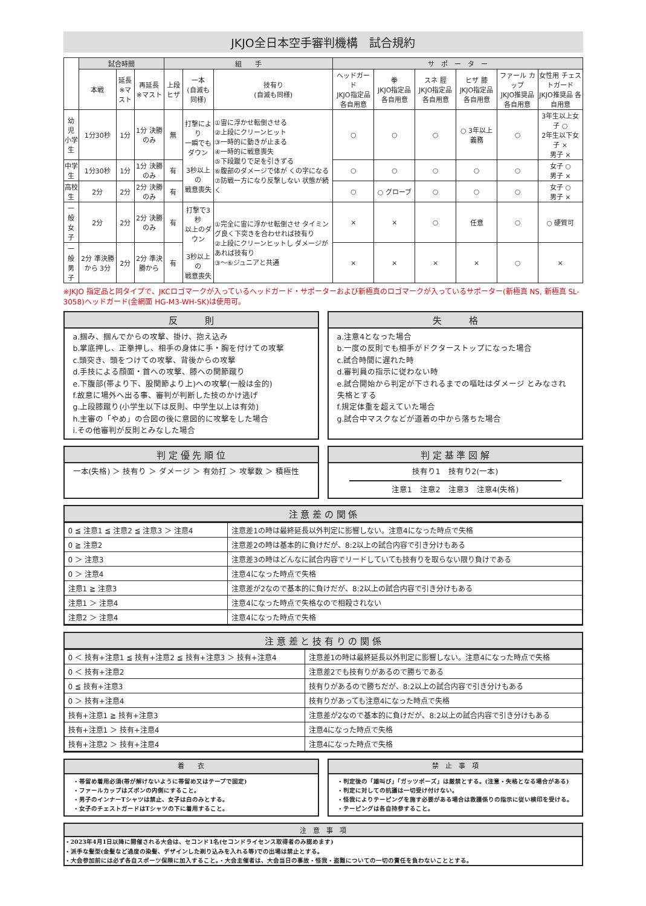JKJO全日本空手審判機構　試合規約
| | 試合時間 | | | 組 手 | | | サ ポ ー タ ー | | | | | |
| --- | --- | --- | --- | --- | --- | --- | --- | --- | --- | --- | --- | --- |
| | 本戦 | 延長 ※マスト | 再延長 ※マスト | 上段ヒザ | 一本 (自滅も同様) | 技有り (自滅も同様) | ヘッドガード JKJO指定品 各自用意 | 拳 JKJO指定品 各自用意 | スネ 脛 JKJO指定品 各自用意 | ヒザ 膝 JKJO指定品 各自用意 | ファール カップ JKJO推奨品 各自用意 | 女性用 チェストガード JKJO推奨品 各自用意 |
| 幼 児 小学生 | 1分30秒 | 1分 | 1分 決勝のみ | 無 | 打撃により 一瞬でもダウン 3秒以上の 戦意喪失 | ①宙に浮かせ転倒させる ②上段にクリーンヒット ③一時的に動きが止まる ④一時的に戦意喪失 ⑤下段蹴りで足を引きずる ⑥腹部のダメージで体が くの字になる ⑦防戦一方になり反撃しない 状態が続く | ○ | ○ | ○ | ○ 3年以上 義務 | ○ | 3年生以上女子 ○ 2年生以下女子 × 男子 × |
| 中学生 | 1分30秒 | 1分 | 1分 決勝のみ | 有 | | | ○ | ○ | ○ | ○ | ○ | 女子 ○ 男子 × |
| 高校生 | 2分 | 2分 | 2分 決勝のみ | 有 | | | ○ | ○ グローブ | ○ | ○ | ○ | 女子 ○ 男子 × |
| 一 般 女 子 | 2分 | 2分 | 2分 決勝のみ | 有 | 打撃で3秒 以上のダウン 3秒以上の 戦意喪失 | ①完全に宙に浮かせ転倒させ タイミング良く下突きを合わせれば技有り ②上段にクリーンヒットし ダメージがあれば技有り ③～⑥ジュニアと共通 | × | × | ○ | 任意 | ○ | ○ 硬質可 |
| 一 般 男 子 | 2分 準決勝から 3分 | 2分 | 2分 準決勝から | 有 | | | × | × | × | × | ○ | × |
※JKJO 指定品と同タイプで、JKCロゴマークが入っているヘッドガード・サポーターおよび新極真のロゴマークが入っているサポーター(新極真 NS, 新極真 SL-3058)ヘッドガード(金網面 HG-M3-WH-SK)は使用可。
反　　　則
a.掴み、掴んでからの攻撃、掛け、抱え込み
b.掌底押し、正拳押し、相手の身体に手・胸を付けての攻撃
c.頭突き、頭をつけての攻撃、背後からの攻撃
d.手技による顔面・首への攻撃、膝への関節蹴り
e.下腹部(帯より下、股関節より上)への攻撃(一般は金的)
f.故意に場外へ出る事、審判が判断した技のかけ逃げ
g.上段膝蹴り(小学生以下は反則、中学生以上は有効)
h.主審の「やめ」の合図の後に意図的に攻撃をした場合
i.その他審判が反則とみなした場合
失　　　格
a.注意4となった場合
b.一度の反則でも相手がドクターストップになった場合
c.試合時間に遅れた時
d.審判員の指示に従わない時
e.試合開始から判定が下されるまでの嘔吐はダメージ とみなされ失格とする
f.規定体重を超えていた場合
g.試合中マスクなどが道着の中から落ちた場合
判 定 優 先 順 位
一本(失格) ＞ 技有り ＞ ダメージ ＞ 有効打 ＞ 攻撃数 ＞ 積極性
判 定 基 準 図 解
技有り1　技有り2(一本)
注意1　注意2　注意3　注意4(失格)
注 意 差 の 関 係
| 0 ≦ 注意1 ≦ 注意2 ≦ 注意3 ＞ 注意4 | 注意差1の時は最終延長以外判定に影響しない。注意4になった時点で失格 |
| 0 ≧ 注意2 | 注意差2の時は基本的に負けだが、8:2以上の試合内容で引き分けもある |
| 0 ＞ 注意3 | 注意差3の時はどんなに試合内容でリードしていても技有りを取らない限り負けである |
| 0 ＞ 注意4 | 注意4になった時点で失格 |
| 注意1 ≧ 注意3 | 注意差が2なので基本的に負けだが、8:2以上の試合内容で引き分けもある |
| 注意1 ＞ 注意4 | 注意4になった時点で失格なので相殺されない |
| 注意2 ＞ 注意4 | 注意4になった時点で失格 |
注 意 差 と 技 有 り の 関 係
| 0 ＜ 技有+注意1 ≦ 技有+注意2 ≦ 技有+注意3 ＞ 技有+注意4 | 注意差1の時は最終延長以外判定に影響しない。注意4になった時点で失格 |
| 0 ＜ 技有+注意2 | 注意差2でも技有りがあるので勝ちである |
| 0 ≦ 技有+注意3 | 技有りがあるので勝ちだが、8:2以上の試合内容で引き分けもある |
| 0 ＞ 技有+注意4 | 技有りがあっても注意4になった時点で失格 |
| 技有+注意1 ≧ 技有+注意3 | 注意差が2なので基本的に負けだが、8:2以上の試合内容で引き分けもある |
| 技有+注意1 ＞ 技有+注意4 | 注意4になった時点で失格 |
| 技有+注意2 ＞ 技有+注意4 | 注意4になった時点で失格 |
着　　衣
・帯留め着用必須(帯が解けないように帯留め又はテープで固定)
・ファールカップはズボンの内側にすること。
・男子のインナーTシャツは禁止、女子は白のみとする。
・女子のチェストガードはTシャツの下に着用すること。
禁　止　事　項
・判定後の「雄叫び」「ガッツポーズ」は厳禁とする。(注意・失格となる場合がある)
・判定に対しての抗議は一切受け付けない。
・怪我によりテーピングを施す必要がある場合は救護係りの指示に従い検印を受ける。
・テーピングは各自持参すること。
注　意　事　項
・2023年4月1日以降に開催される大会は、セコンド1名(セコンドライセンス取得者のみ認めます)
・派手な髪型(金髪など過度の染髪、デザインした剃り込みを入れる等)での出場は禁止とする。
・大会参加前には必ず各自スポーツ保険に加入すること。・大会主催者は、大会当日の事故・怪我・盗難についての一切の責任を負わないこととする。